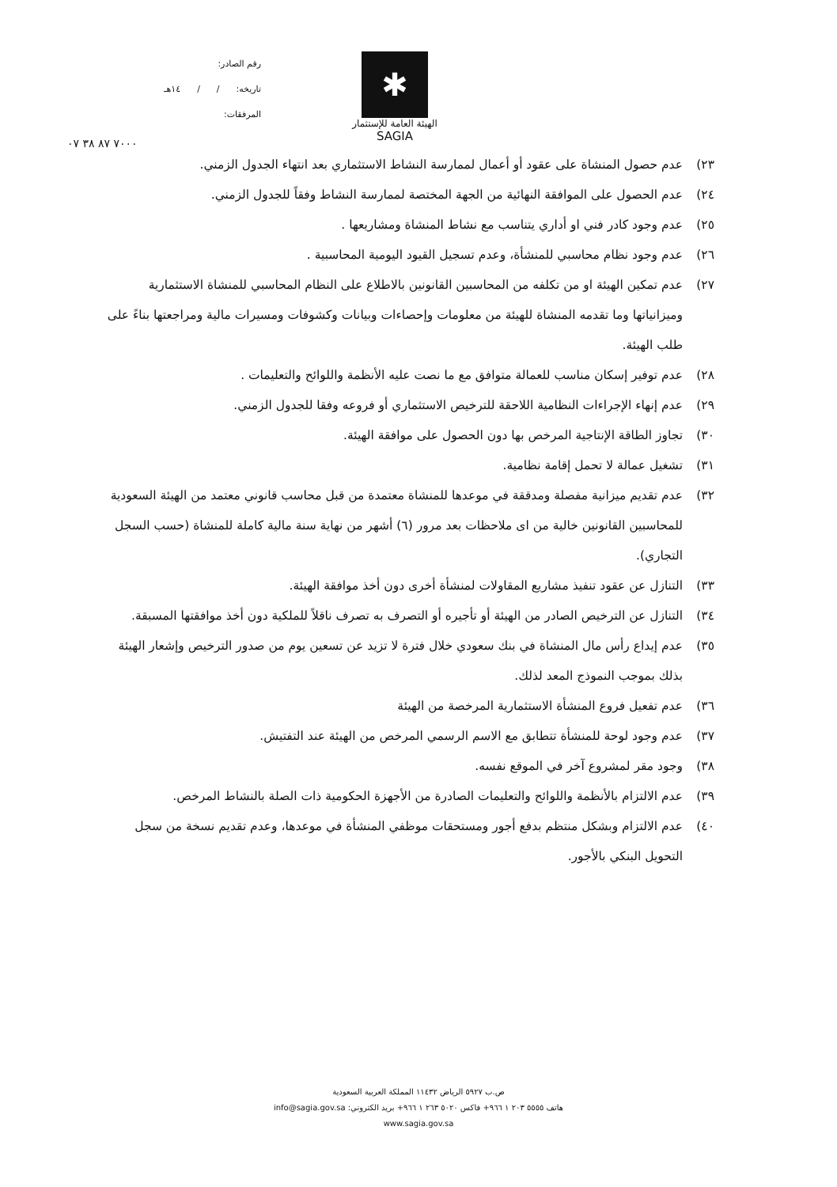رقم الصادر:
تاريخه: / / ١٤هـ
المرفقات:
✱
الهيئة العامة للإستثمار
SAGIA
٧٠٠٠ ٨٧ ٣٨ ٠٧
٢٣) عدم حصول المنشاة على عقود أو أعمال لممارسة النشاط الاستثماري بعد انتهاء الجدول الزمني.
٢٤) عدم الحصول على الموافقة النهائية من الجهة المختصة لممارسة النشاط وفقاً للجدول الزمني.
٢٥) عدم وجود كادر فني او أداري يتناسب مع نشاط المنشاة ومشاريعها .
٢٦) عدم وجود نظام محاسبي للمنشأة، وعدم تسجيل القيود اليومية المحاسبية .
٢٧) عدم تمكين الهيئة او من تكلفه من المحاسبين القانونين بالاطلاع على النظام المحاسبي للمنشاة الاستثمارية وميزانياتها وما تقدمه المنشاة للهيئة من معلومات وإحصاءات وبيانات وكشوفات ومسيرات مالية ومراجعتها بناءً على طلب الهيئة.
٢٨) عدم توفير إسكان مناسب للعمالة متوافق مع ما نصت عليه الأنظمة واللوائح والتعليمات .
٢٩) عدم إنهاء الإجراءات النظامية اللاحقة للترخيص الاستثماري أو فروعه وفقا للجدول الزمني.
٣٠) تجاوز الطاقة الإنتاجية المرخص بها دون الحصول على موافقة الهيئة.
٣١) تشغيل عمالة لا تحمل إقامة نظامية.
٣٢) عدم تقديم ميزانية مفصلة ومدققة في موعدها للمنشاة معتمدة من قبل محاسب قانوني معتمد من الهيئة السعودية للمحاسبين القانونين خالية من اى ملاحظات بعد مرور (٦) أشهر من نهاية سنة مالية كاملة للمنشاة (حسب السجل التجاري).
٣٣) التنازل عن عقود تنفيذ مشاريع المقاولات لمنشأة أخرى دون أخذ موافقة الهيئة.
٣٤) التنازل عن الترخيص الصادر من الهيئة أو تأجيره أو التصرف به تصرف ناقلاً للملكية دون أخذ موافقتها المسبقة.
٣٥) عدم إيداع رأس مال المنشاة في بنك سعودي خلال فترة لا تزيد عن تسعين يوم من صدور الترخيص وإشعار الهيئة بذلك بموجب النموذج المعد لذلك.
٣٦) عدم تفعيل فروع المنشأة الاستثمارية المرخصة من الهيئة
٣٧) عدم وجود لوحة للمنشأة تتطابق مع الاسم الرسمي المرخص من الهيئة عند التفتيش.
٣٨) وجود مقر لمشروع آخر في الموقع نفسه.
٣٩) عدم الالتزام بالأنظمة واللوائح والتعليمات الصادرة من الأجهزة الحكومية ذات الصلة بالنشاط المرخص.
٤٠) عدم الالتزام وبشكل منتظم بدفع أجور ومستحقات موظفي المنشأة في موعدها، وعدم تقديم نسخة من سجل التحويل البنكي بالأجور.
ص.ب ٥٩٢٧ الرياض ١١٤٣٢ المملكة العربية السعودية
هاتف ٥٥٥٥ ٢٠٣ ١ ٩٦٦+ فاكس ٥٠٢٠ ٢٦٣ ١ ٩٦٦+ بريد الكتروني: info@sagia.gov.sa
www.sagia.gov.sa